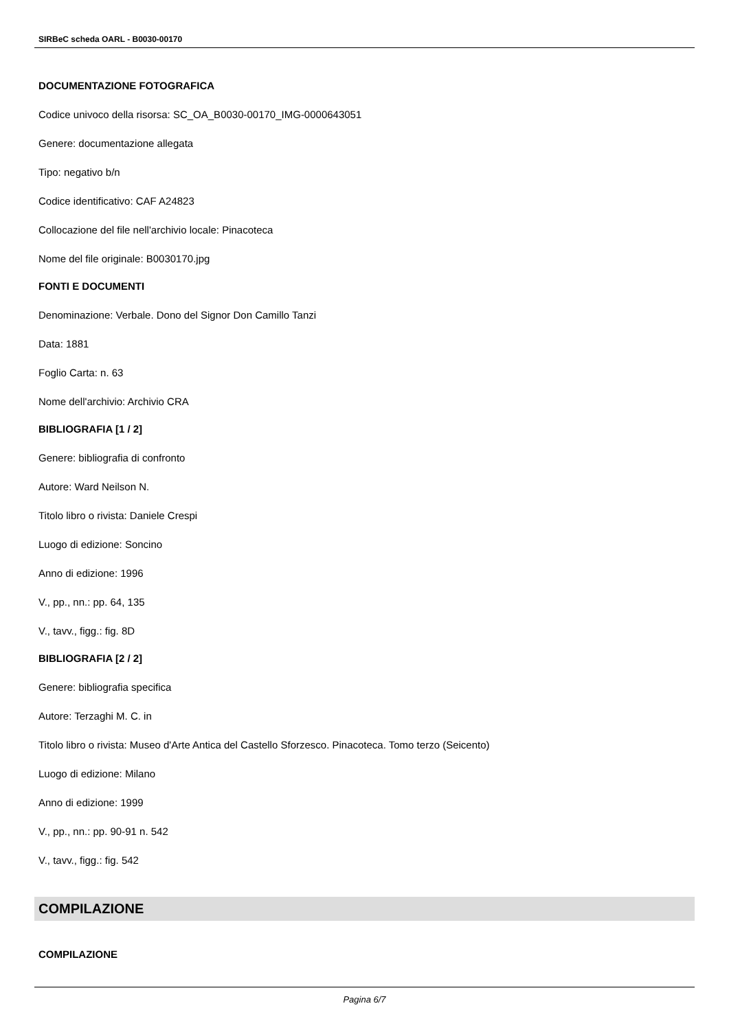SIRBeC scheda OARL - B0030-00170
DOCUMENTAZIONE FOTOGRAFICA
Codice univoco della risorsa: SC_OA_B0030-00170_IMG-0000643051
Genere: documentazione allegata
Tipo: negativo b/n
Codice identificativo: CAF A24823
Collocazione del file nell'archivio locale: Pinacoteca
Nome del file originale: B0030170.jpg
FONTI E DOCUMENTI
Denominazione: Verbale. Dono del Signor Don Camillo Tanzi
Data: 1881
Foglio Carta: n. 63
Nome dell'archivio: Archivio CRA
BIBLIOGRAFIA [1 / 2]
Genere: bibliografia di confronto
Autore: Ward Neilson N.
Titolo libro o rivista: Daniele Crespi
Luogo di edizione: Soncino
Anno di edizione: 1996
V., pp., nn.: pp. 64, 135
V., tavv., figg.: fig. 8D
BIBLIOGRAFIA [2 / 2]
Genere: bibliografia specifica
Autore: Terzaghi M. C. in
Titolo libro o rivista: Museo d'Arte Antica del Castello Sforzesco. Pinacoteca. Tomo terzo (Seicento)
Luogo di edizione: Milano
Anno di edizione: 1999
V., pp., nn.: pp. 90-91 n. 542
V., tavv., figg.: fig. 542
COMPILAZIONE
COMPILAZIONE
Pagina 6/7